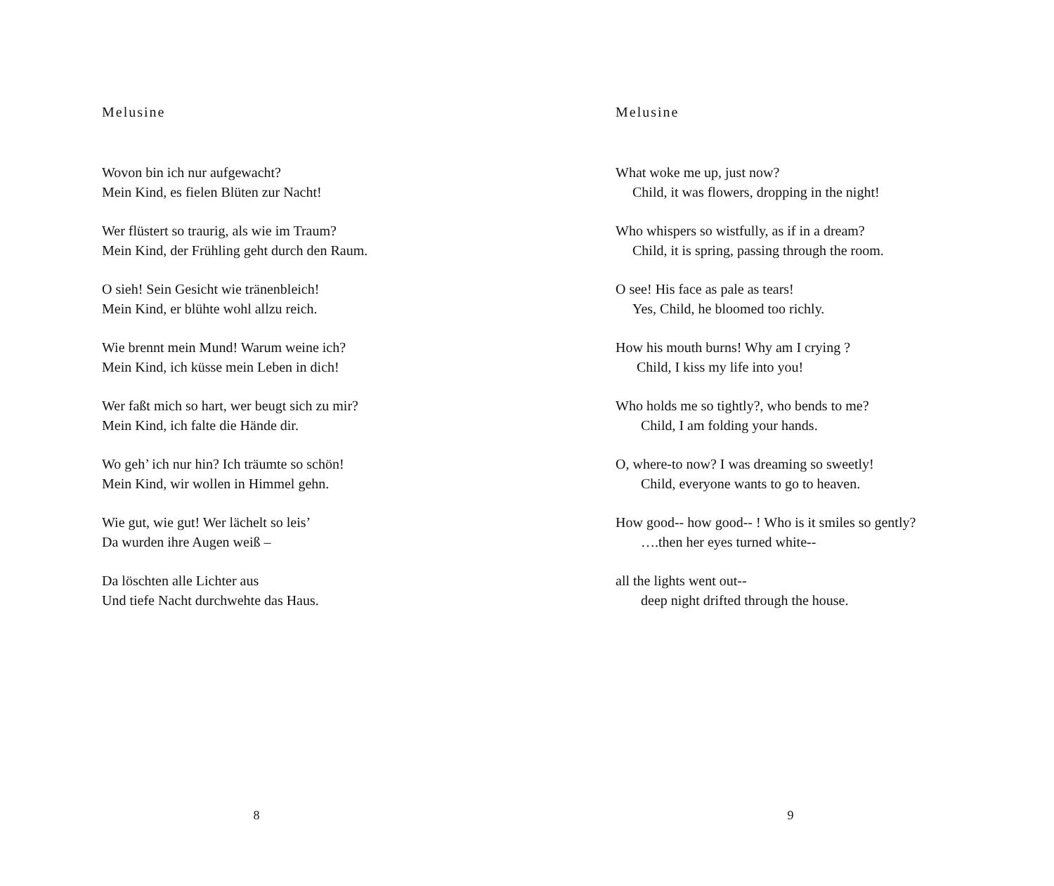Melusine
Wovon bin ich nur aufgewacht?
Mein Kind, es fielen Blüten zur Nacht!
Wer flüstert so traurig, als wie im Traum?
Mein Kind, der Frühling geht durch den Raum.
O sieh! Sein Gesicht wie tränenbleich!
Mein Kind, er blühte wohl allzu reich.
Wie brennt mein Mund! Warum weine ich?
Mein Kind, ich küsse mein Leben in dich!
Wer faßt mich so hart, wer beugt sich zu mir?
Mein Kind, ich falte die Hände dir.
Wo geh’ ich nur hin? Ich träumte so schön!
Mein Kind, wir wollen in Himmel gehn.
Wie gut, wie gut! Wer lächelt so leis’
Da wurden ihre Augen weiß –
Da löschten alle Lichter aus
Und tiefe Nacht durchwehte das Haus.
8
Melusine
What woke me up, just now?
Child, it was flowers, dropping in the night!
Who whispers so wistfully, as if in a dream?
Child, it is spring, passing through the room.
O see! His face as pale as tears!
Yes, Child, he bloomed too richly.
How his mouth burns! Why am I crying ?
Child, I kiss my life into you!
Who holds me so tightly?, who bends to me?
Child, I am folding your hands.
O, where-to now? I was dreaming so sweetly!
Child, everyone wants to go to heaven.
How good-- how good-- ! Who is it smiles so gently?
….then her eyes turned white--
all the lights went out--
deep night drifted through the house.
9